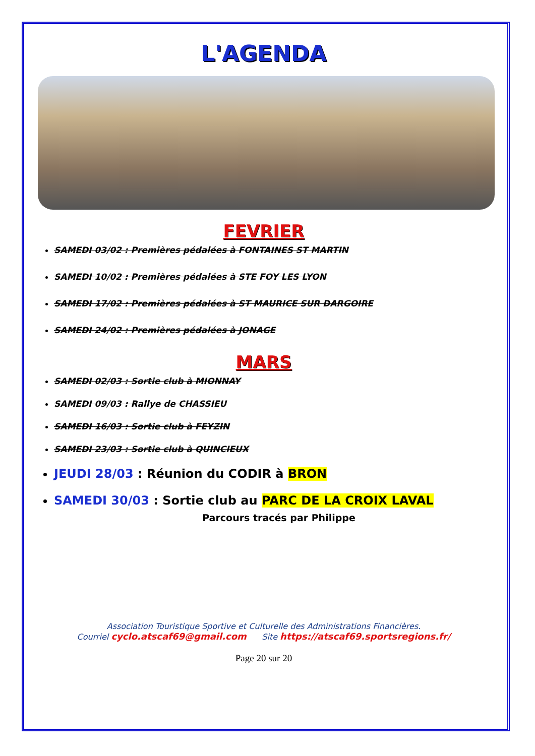L'AGENDA
FEVRIER
SAMEDI 03/02 : Premières pédalées à FONTAINES ST MARTIN
SAMEDI 10/02 : Premières pédalées à STE FOY LES LYON
SAMEDI 17/02 : Premières pédalées à ST MAURICE SUR DARGOIRE
SAMEDI 24/02 : Premières pédalées à JONAGE
MARS
SAMEDI 02/03 : Sortie club à MIONNAY
SAMEDI 09/03 : Rallye de CHASSIEU
SAMEDI 16/03 : Sortie club à FEYZIN
SAMEDI 23/03 : Sortie club à QUINCIEUX
JEUDI 28/03 : Réunion du CODIR à BRON
SAMEDI 30/03 : Sortie club au PARC DE LA CROIX LAVAL
Parcours tracés par Philippe
Association Touristique Sportive et Culturelle des Administrations Financières.
Courriel cyclo.atscaf69@gmail.com Site https://atscaf69.sportsregions.fr/
Page 20 sur 20